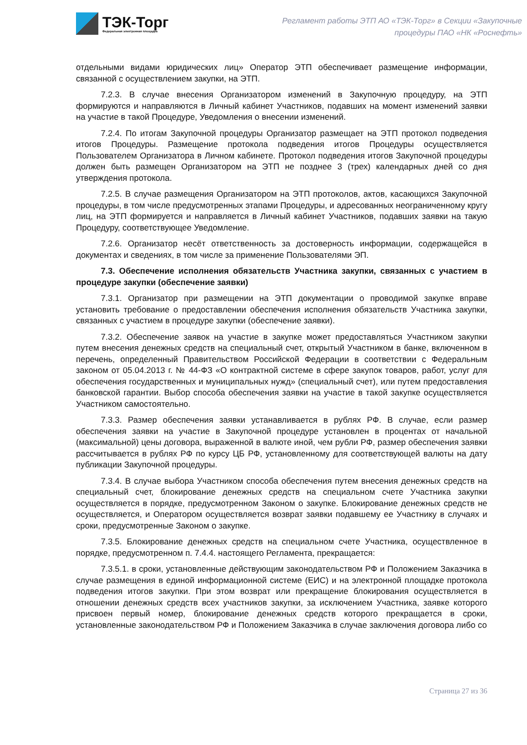ТЭК-Торг
Федеральная электронная площадка
Регламент работы ЭТП АО «ТЭК-Торг» в Секции «Закупочные
процедуры ПАО «НК «Роснефть»
отдельными видами юридических лиц» Оператор ЭТП обеспечивает размещение информации, связанной с осуществлением закупки, на ЭТП.
7.2.3. В случае внесения Организатором изменений в Закупочную процедуру, на ЭТП формируются и направляются в Личный кабинет Участников, подавших на момент изменений заявки на участие в такой Процедуре, Уведомления о внесении изменений.
7.2.4. По итогам Закупочной процедуры Организатор размещает на ЭТП протокол подведения итогов Процедуры. Размещение протокола подведения итогов Процедуры осуществляется Пользователем Организатора в Личном кабинете. Протокол подведения итогов Закупочной процедуры должен быть размещен Организатором на ЭТП не позднее 3 (трех) календарных дней со дня утверждения протокола.
7.2.5. В случае размещения Организатором на ЭТП протоколов, актов, касающихся Закупочной процедуры, в том числе предусмотренных этапами Процедуры, и адресованных неограниченному кругу лиц, на ЭТП формируется и направляется в Личный кабинет Участников, подавших заявки на такую Процедуру, соответствующее Уведомление.
7.2.6. Организатор несёт ответственность за достоверность информации, содержащейся в документах и сведениях, в том числе за применение Пользователями ЭП.
7.3. Обеспечение исполнения обязательств Участника закупки, связанных с участием в процедуре закупки (обеспечение заявки)
7.3.1. Организатор при размещении на ЭТП документации о проводимой закупке вправе установить требование о предоставлении обеспечения исполнения обязательств Участника закупки, связанных с участием в процедуре закупки (обеспечение заявки).
7.3.2. Обеспечение заявок на участие в закупке может предоставляться Участником закупки путем внесения денежных средств на специальный счет, открытый Участником в банке, включенном в перечень, определенный Правительством Российской Федерации в соответствии с Федеральным законом от 05.04.2013 г. № 44-ФЗ «О контрактной системе в сфере закупок товаров, работ, услуг для обеспечения государственных и муниципальных нужд» (специальный счет), или путем предоставления банковской гарантии. Выбор способа обеспечения заявки на участие в такой закупке осуществляется Участником самостоятельно.
7.3.3. Размер обеспечения заявки устанавливается в рублях РФ. В случае, если размер обеспечения заявки на участие в Закупочной процедуре установлен в процентах от начальной (максимальной) цены договора, выраженной в валюте иной, чем рубли РФ, размер обеспечения заявки рассчитывается в рублях РФ по курсу ЦБ РФ, установленному для соответствующей валюты на дату публикации Закупочной процедуры.
7.3.4. В случае выбора Участником способа обеспечения путем внесения денежных средств на специальный счет, блокирование денежных средств на специальном счете Участника закупки осуществляется в порядке, предусмотренном Законом о закупке. Блокирование денежных средств не осуществляется, и Оператором осуществляется возврат заявки подавшему ее Участнику в случаях и сроки, предусмотренные Законом о закупке.
7.3.5. Блокирование денежных средств на специальном счете Участника, осуществленное в порядке, предусмотренном п. 7.4.4. настоящего Регламента, прекращается:
7.3.5.1. в сроки, установленные действующим законодательством РФ и Положением Заказчика в случае размещения в единой информационной системе (ЕИС) и на электронной площадке протокола подведения итогов закупки. При этом возврат или прекращение блокирования осуществляется в отношении денежных средств всех участников закупки, за исключением Участника, заявке которого присвоен первый номер, блокирование денежных средств которого прекращается в сроки, установленные законодательством РФ и Положением Заказчика в случае заключения договора либо со
Страница 27 из 36